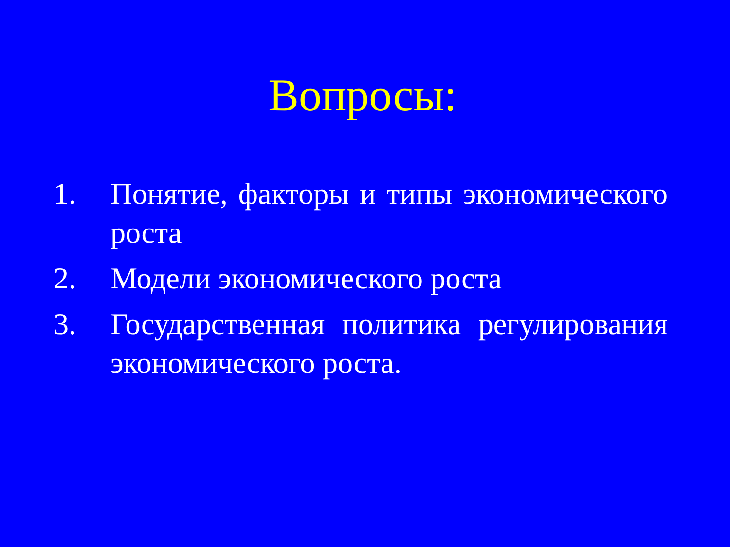Вопросы:
1. Понятие, факторы и типы экономического роста
2. Модели экономического роста
3. Государственная политика регулирования экономического роста.